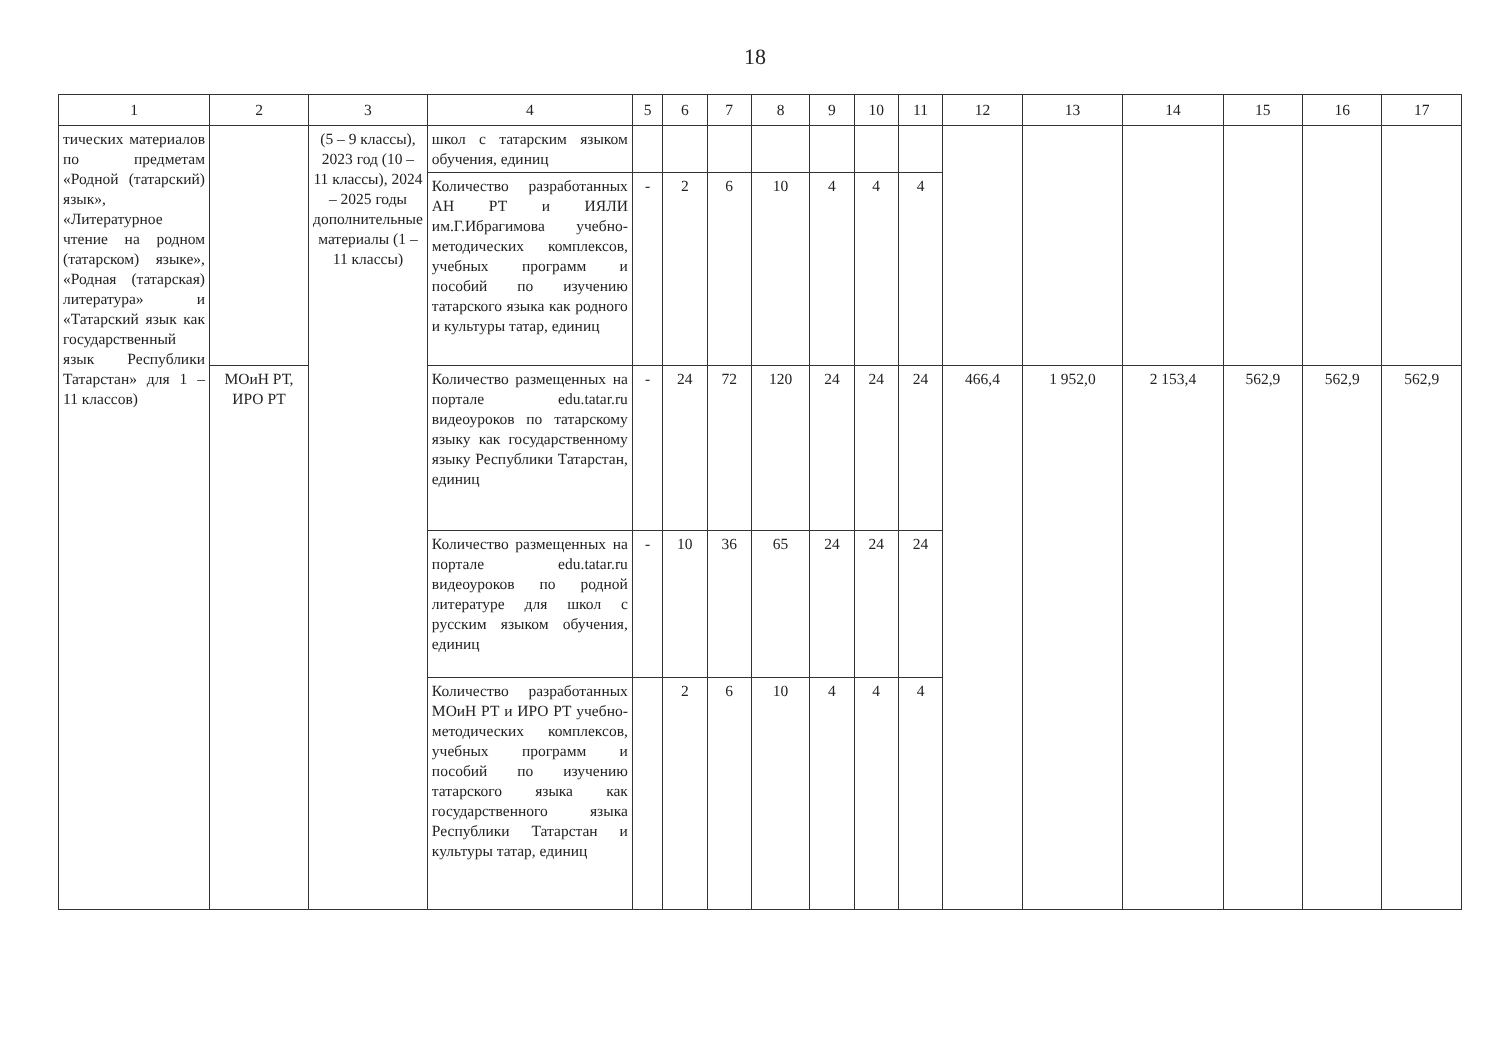18
| 1 | 2 | 3 | 4 | 5 | 6 | 7 | 8 | 9 | 10 | 11 | 12 | 13 | 14 | 15 | 16 | 17 |
| --- | --- | --- | --- | --- | --- | --- | --- | --- | --- | --- | --- | --- | --- | --- | --- | --- |
| тических материалов по предметам «Родной (татарский) язык», «Литературное чтение на родном (татарском) языке», «Родная (татарская) литература» и «Татарский язык как государственный язык Республики Татарстан» для 1 – 11 классов) | | (5 – 9 классы), 2023 год (10 – 11 классы), 2024 – 2025 годы дополнительные материалы (1 – 11 классы) | школ с татарским языком обучения, единиц | | | | | | | | | | | | | |
| | | | Количество разработанных АН РТ и ИЯЛИ им.Г.Ибрагимова учебно-методических комплексов, учебных программ и пособий по изучению татарского языка как родного и культуры татар, единиц | - | 2 | 6 | 10 | 4 | 4 | 4 | | | | | | |
| | МОиН РТ, ИРО РТ | | Количество размещенных на портале edu.tatar.ru видеоуроков по татарскому языку как государственному языку Республики Татарстан, единиц | - | 24 | 72 | 120 | 24 | 24 | 24 | 466,4 | 1 952,0 | 2 153,4 | 562,9 | 562,9 | 562,9 |
| | | | Количество размещенных на портале edu.tatar.ru видеоуроков по родной литературе для школ с русским языком обучения, единиц | - | 10 | 36 | 65 | 24 | 24 | 24 | | | | | | |
| | | | Количество разработанных МОиН РТ и ИРО РТ учебно-методических комплексов, учебных программ и пособий по изучению татарского языка как государственного языка Республики Татарстан и культуры татар, единиц | | 2 | 6 | 10 | 4 | 4 | 4 | | | | | | |